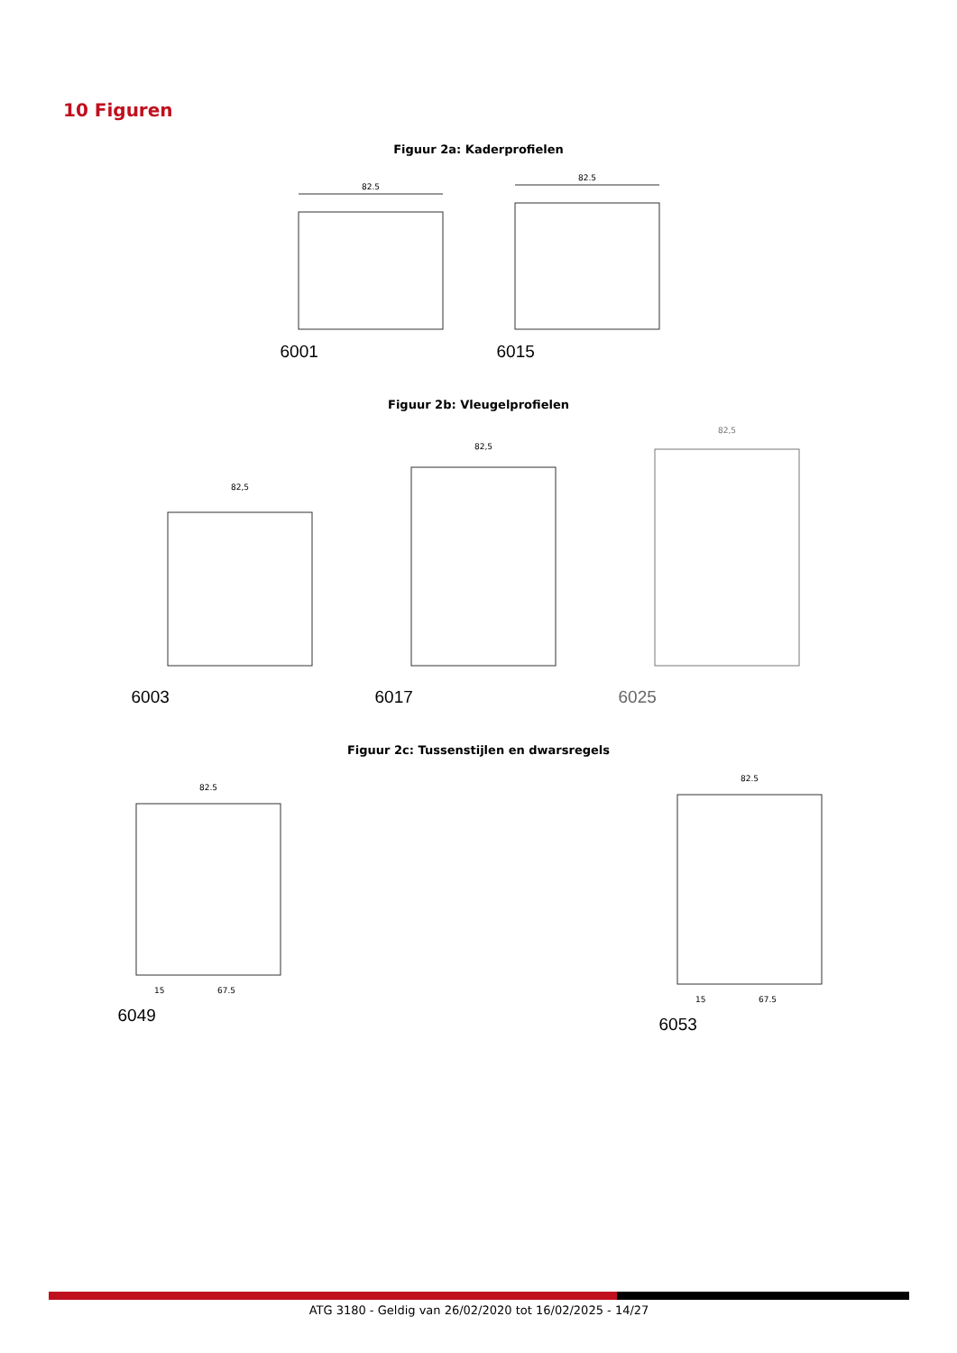10 Figuren
Figuur 2a: Kaderprofielen
82.5
6001
82.5
6015
Figuur 2b: Vleugelprofielen
82,5
6003
82,5
6017
82,5
6025
Figuur 2c: Tussenstijlen en dwarsregels
82.5
15
67.5
6049
82.5
15
67.5
6053
ATG 3180 - Geldig van 26/02/2020 tot 16/02/2025 - 14/27